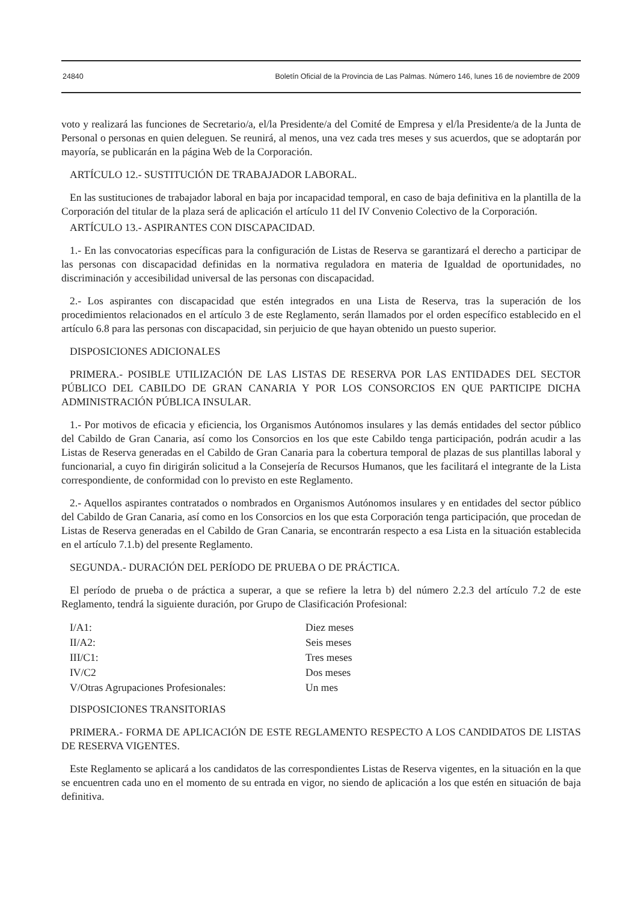24840 Boletín Oficial de la Provincia de Las Palmas. Número 146, lunes 16 de noviembre de 2009
voto y realizará las funciones de Secretario/a, el/la Presidente/a del Comité de Empresa y el/la Presidente/a de la Junta de Personal o personas en quien deleguen. Se reunirá, al menos, una vez cada tres meses y sus acuerdos, que se adoptarán por mayoría, se publicarán en la página Web de la Corporación.
ARTÍCULO 12.- SUSTITUCIÓN DE TRABAJADOR LABORAL.
En las sustituciones de trabajador laboral en baja por incapacidad temporal, en caso de baja definitiva en la plantilla de la Corporación del titular de la plaza será de aplicación el artículo 11 del IV Convenio Colectivo de la Corporación.
ARTÍCULO 13.- ASPIRANTES CON DISCAPACIDAD.
1.- En las convocatorias específicas para la configuración de Listas de Reserva se garantizará el derecho a participar de las personas con discapacidad definidas en la normativa reguladora en materia de Igualdad de oportunidades, no discriminación y accesibilidad universal de las personas con discapacidad.
2.- Los aspirantes con discapacidad que estén integrados en una Lista de Reserva, tras la superación de los procedimientos relacionados en el artículo 3 de este Reglamento, serán llamados por el orden específico establecido en el artículo 6.8 para las personas con discapacidad, sin perjuicio de que hayan obtenido un puesto superior.
DISPOSICIONES ADICIONALES
PRIMERA.- POSIBLE UTILIZACIÓN DE LAS LISTAS DE RESERVA POR LAS ENTIDADES DEL SECTOR PÚBLICO DEL CABILDO DE GRAN CANARIA Y POR LOS CONSORCIOS EN QUE PARTICIPE DICHA ADMINISTRACIÓN PÚBLICA INSULAR.
1.- Por motivos de eficacia y eficiencia, los Organismos Autónomos insulares y las demás entidades del sector público del Cabildo de Gran Canaria, así como los Consorcios en los que este Cabildo tenga participación, podrán acudir a las Listas de Reserva generadas en el Cabildo de Gran Canaria para la cobertura temporal de plazas de sus plantillas laboral y funcionarial, a cuyo fin dirigirán solicitud a la Consejería de Recursos Humanos, que les facilitará el integrante de la Lista correspondiente, de conformidad con lo previsto en este Reglamento.
2.- Aquellos aspirantes contratados o nombrados en Organismos Autónomos insulares y en entidades del sector público del Cabildo de Gran Canaria, así como en los Consorcios en los que esta Corporación tenga participación, que procedan de Listas de Reserva generadas en el Cabildo de Gran Canaria, se encontrarán respecto a esa Lista en la situación establecida en el artículo 7.1.b) del presente Reglamento.
SEGUNDA.- DURACIÓN DEL PERÍODO DE PRUEBA O DE PRÁCTICA.
El período de prueba o de práctica a superar, a que se refiere la letra b) del número 2.2.3 del artículo 7.2 de este Reglamento, tendrá la siguiente duración, por Grupo de Clasificación Profesional:
| I/A1: | Diez meses |
| II/A2: | Seis meses |
| III/C1: | Tres meses |
| IV/C2 | Dos meses |
| V/Otras Agrupaciones Profesionales: | Un mes |
DISPOSICIONES TRANSITORIAS
PRIMERA.- FORMA DE APLICACIÓN DE ESTE REGLAMENTO RESPECTO A LOS CANDIDATOS DE LISTAS DE RESERVA VIGENTES.
Este Reglamento se aplicará a los candidatos de las correspondientes Listas de Reserva vigentes, en la situación en la que se encuentren cada uno en el momento de su entrada en vigor, no siendo de aplicación a los que estén en situación de baja definitiva.